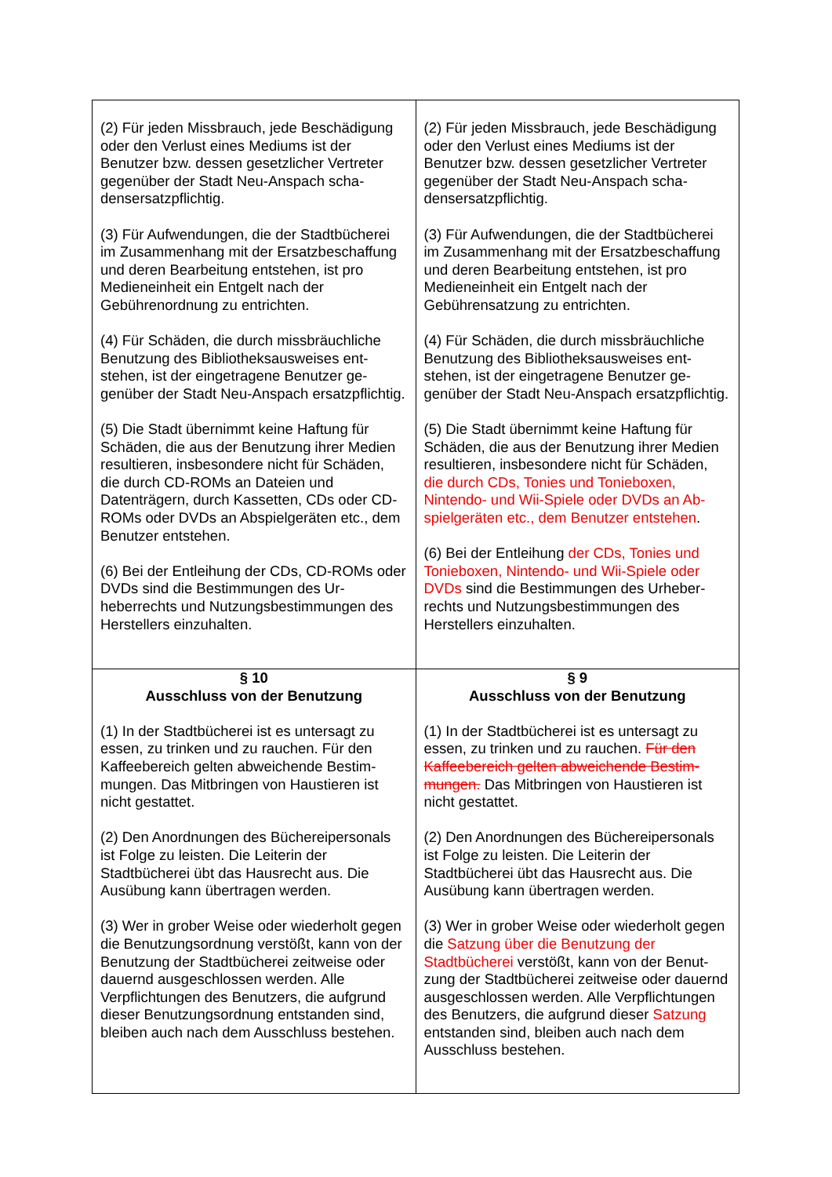| (2) Für jeden Missbrauch, jede Beschädi­gung oder den Verlust eines Mediums ist der Benutzer bzw. dessen gesetzlicher Vertreter gegenüber der Stadt Neu-Anspach scha­densersatzpflichtig. (3) Für Aufwendungen, die der Stadtbüche­rei im Zusammenhang mit der Ersatzbe­schaffung und deren Bearbeitung entstehen, ist pro Medieneinheit ein Entgelt nach der Gebührenordnung zu entrichten. (4) Für Schäden, die durch missbräuchliche Benutzung des Bibliotheksausweises ent­stehen, ist der eingetragene Benutzer ge­genüber der Stadt Neu-Anspach ersatz­pflichtig. (5) Die Stadt übernimmt keine Haftung für Schäden, die aus der Benutzung ihrer Medi­en resultieren, insbesondere nicht für Schä­den, die durch CD-ROMs an Dateien und Datenträgern, durch Kassetten, CDs oder CD-ROMs oder DVDs an Abspielgeräten etc., dem Benutzer entstehen. (6) Bei der Entleihung der CDs, CD-ROMs oder DVDs sind die Bestimmungen des Ur­heberrechts und Nutzungsbestimmungen des Herstellers einzuhalten. | (2) Für jeden Missbrauch, jede Beschädi­gung oder den Verlust eines Mediums ist der Benutzer bzw. dessen gesetzlicher Vertreter gegenüber der Stadt Neu-Anspach scha­densersatzpflichtig. (3) Für Aufwendungen, die der Stadtbüche­rei im Zusammenhang mit der Ersatzbe­schaffung und deren Bearbeitung entstehen, ist pro Medieneinheit ein Entgelt nach der Gebührensatzung zu entrichten. (4) Für Schäden, die durch missbräuchliche Benutzung des Bibliotheksausweises ent­stehen, ist der eingetragene Benutzer ge­genüber der Stadt Neu-Anspach ersatz­pflichtig. (5) Die Stadt übernimmt keine Haftung für Schäden, die aus der Benutzung ihrer Medi­en resultieren, insbesondere nicht für Schä­den, die durch CDs, Tonies und Tonieboxen, Nintendo- und Wii-Spiele oder DVDs an Ab­spielgeräten etc., dem Benutzer entstehen . (6) Bei der Entleihung der CDs, Tonies und Tonieboxen, Nintendo- und Wii-Spiele oder DVDs sind die Bestimmungen des Urheber­rechts und Nutzungsbestimmungen des Herstellers einzuhalten. |
| § 10 Ausschluss von der Benutzung (1) In der Stadtbücherei ist es untersagt zu essen, zu trinken und zu rauchen. Für den Kaffeebereich gelten abweichende Bestim­mungen. Das Mitbringen von Haustieren ist nicht gestattet. (2) Den Anordnungen des Büchereiperso­nals ist Folge zu leisten. Die Leiterin der Stadtbücherei übt das Hausrecht aus. Die Ausübung kann übertragen werden. (3) Wer in grober Weise oder wiederholt ge­gen die Benutzungsordnung verstößt, kann von der Benutzung der Stadtbücherei zeit­weise oder dauernd ausgeschlossen wer­den. Alle Verpflichtungen des Benutzers, die aufgrund dieser Benutzungsordnung ent­standen sind, bleiben auch nach dem Aus­schluss bestehen. | § 9 Ausschluss von der Benutzung (1) In der Stadtbücherei ist es untersagt zu essen, zu trinken und zu rauchen. Für den Kaffeebereich gelten abweichende Bestim­mungen. Das Mitbringen von Haustieren ist nicht gestattet. (2) Den Anordnungen des Büchereiperso­nals ist Folge zu leisten. Die Leiterin der Stadtbücherei übt das Hausrecht aus. Die Ausübung kann übertragen werden. (3) Wer in grober Weise oder wiederholt ge­gen die Satzung über die Benutzung der Stadtbücherei verstößt, kann von der Benut­zung der Stadtbücherei zeitweise oder dau­ernd ausgeschlossen werden. Alle Verpflich­tungen des Benutzers, die aufgrund dieser Satzung entstanden sind, bleiben auch nach dem Ausschluss bestehen. |